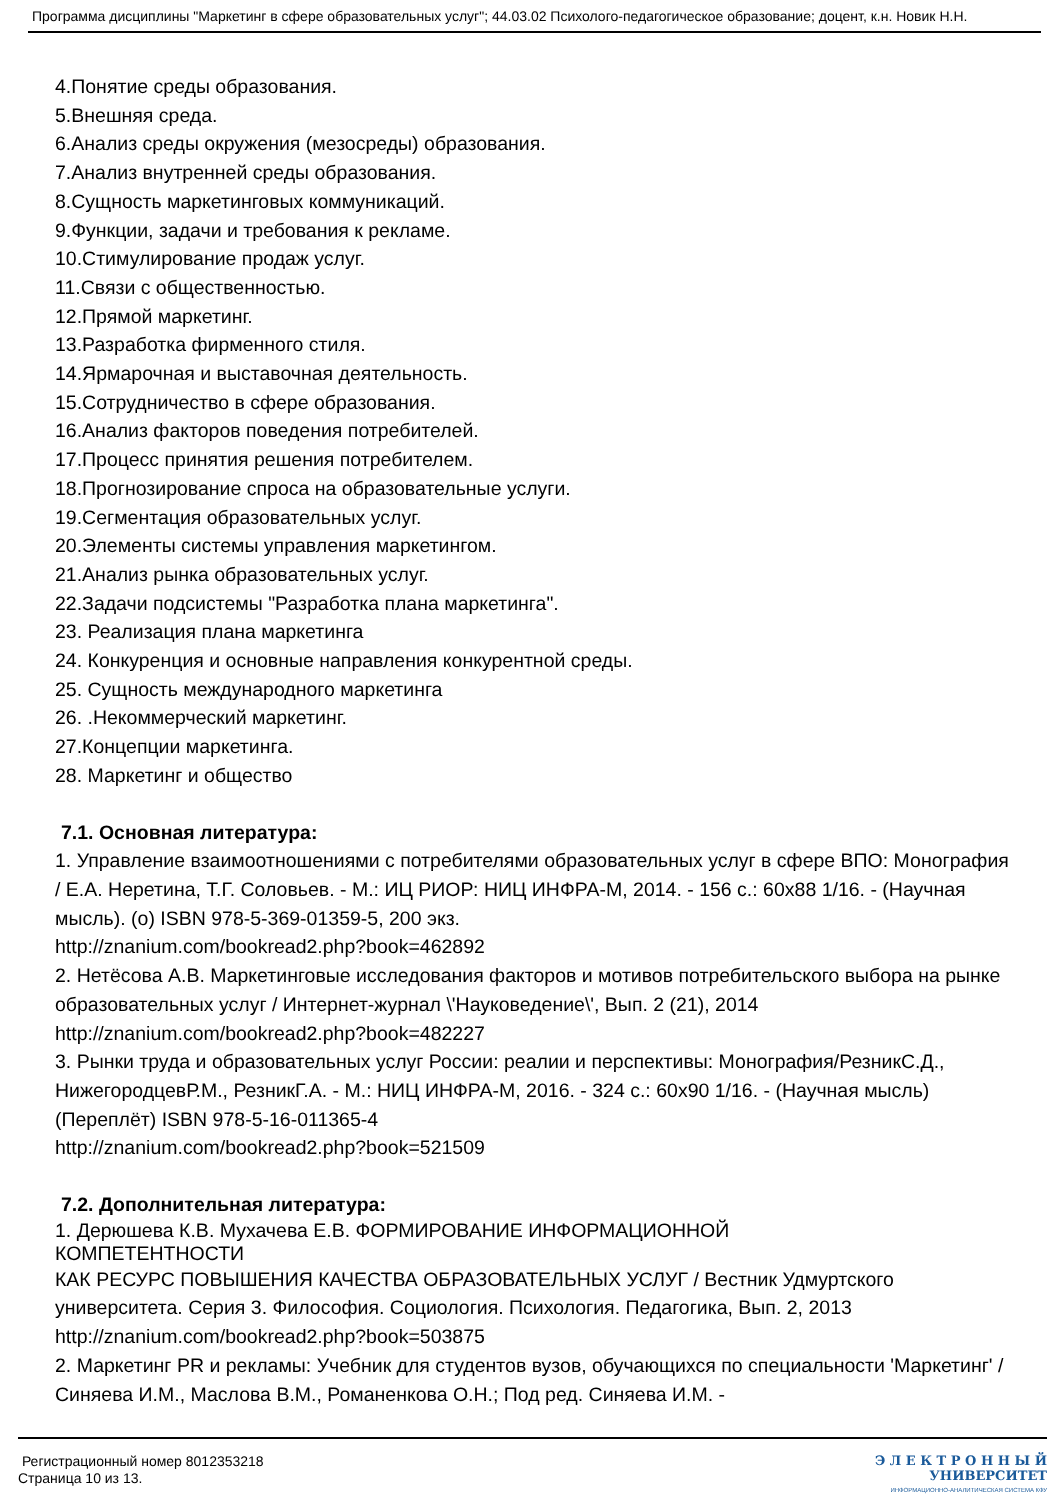Программа дисциплины "Маркетинг в сфере образовательных услуг"; 44.03.02 Психолого-педагогическое образование; доцент, к.н. Новик Н.Н.
4.Понятие среды образования.
5.Внешняя среда.
6.Анализ среды окружения (мезосреды) образования.
7.Анализ внутренней среды образования.
8.Сущность маркетинговых коммуникаций.
9.Функции, задачи и требования к рекламе.
10.Стимулирование продаж услуг.
11.Связи с общественностью.
12.Прямой маркетинг.
13.Разработка фирменного стиля.
14.Ярмарочная и выставочная деятельность.
15.Сотрудничество в сфере образования.
16.Анализ факторов поведения потребителей.
17.Процесс принятия решения потребителем.
18.Прогнозирование спроса на образовательные услуги.
19.Сегментация образовательных услуг.
20.Элементы системы управления маркетингом.
21.Анализ рынка образовательных услуг.
22.Задачи подсистемы "Разработка плана маркетинга".
23. Реализация плана маркетинга
24. Конкуренция и основные направления конкурентной среды.
25. Сущность международного маркетинга
26. .Некоммерческий маркетинг.
27.Концепции маркетинга.
28. Маркетинг и общество
7.1. Основная литература:
1. Управление взаимоотношениями с потребителями образовательных услуг в сфере ВПО: Монография / Е.А. Неретина, Т.Г. Соловьев. - М.: ИЦ РИОР: НИЦ ИНФРА-М, 2014. - 156 с.: 60x88 1/16. - (Научная мысль). (о) ISBN 978-5-369-01359-5, 200 экз.
http://znanium.com/bookread2.php?book=462892
2. Нетёсова А.В. Маркетинговые исследования факторов и мотивов потребительского выбора на рынке образовательных услуг / Интернет-журнал \'Науковедение\', Вып. 2 (21), 2014
http://znanium.com/bookread2.php?book=482227
3. Рынки труда и образовательных услуг России: реалии и перспективы: Монография/РезникС.Д., НижегородцевР.М., РезникГ.А. - М.: НИЦ ИНФРА-М, 2016. - 324 с.: 60x90 1/16. - (Научная мысль) (Переплёт) ISBN 978-5-16-011365-4
http://znanium.com/bookread2.php?book=521509
7.2. Дополнительная литература:
1. Дерюшева К.В. Мухачева Е.В. ФОРМИРОВАНИЕ ИНФОРМАЦИОННОЙ
КОМПЕТЕНТНОСТИ
КАК РЕСУРС ПОВЫШЕНИЯ КАЧЕСТВА ОБРАЗОВАТЕЛЬНЫХ УСЛУГ / Вестник Удмуртского университета. Серия 3. Философия. Социология. Психология. Педагогика, Вып. 2, 2013
http://znanium.com/bookread2.php?book=503875
2. Маркетинг PR и рекламы: Учебник для студентов вузов, обучающихся по специальности 'Маркетинг' / Синяева И.М., Маслова В.М., Романенкова О.Н.; Под ред. Синяева И.М. -
Регистрационный номер 8012353218
Страница 10 из 13.
Э Л Е К Т Р О Н Н Ы Й
УНИВЕРСИТЕТ
ИНФОРМАЦИОННО-АНАЛИТИЧЕСКАЯ СИСТЕМА КФУ